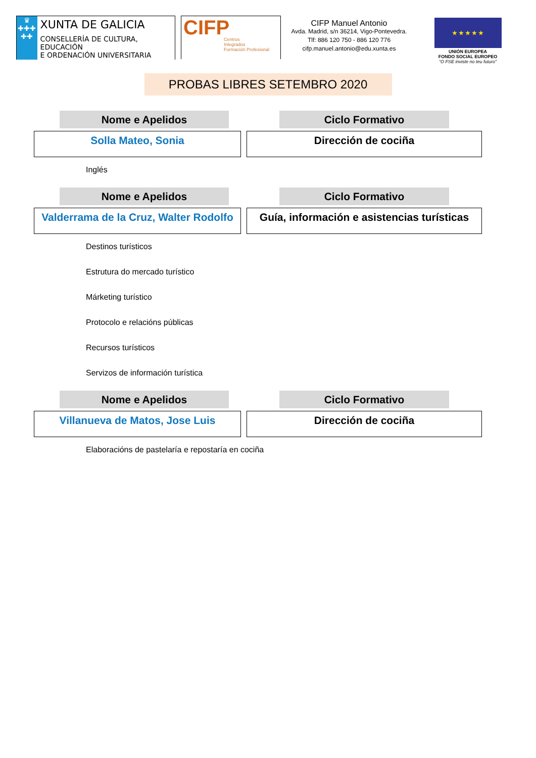♛
✚✚✚
✚✚
XUNTA DE GALICIA
CONSELLERÍA DE CULTURA, EDUCACIÓN
E ORDENACIÓN UNIVERSITARIA
CIFP
Centros
Integrados
Formación Profesional
CIFP Manuel Antonio
Avda. Madrid, s/n 36214, Vigo-Pontevedra.
Tlf: 886 120 750 - 886 120 776
cifp.manuel.antonio@edu.xunta.es
★ ★ ★ ★ ★
UNIÓN EUROPEA
FONDO SOCIAL EUROPEO
“O FSE inviste no teu futuro”
PROBAS LIBRES SETEMBRO 2020
Nome e Apelidos Ciclo Formativo
Solla Mateo, Sonia Dirección de cociña
Inglés
Nome e Apelidos Ciclo Formativo
Valderrama de la Cruz, Walter Rodolfo
Guía, información e asistencias turísticas
Destinos turísticos
Estrutura do mercado turístico
Márketing turístico
Protocolo e relacións públicas
Recursos turísticos
Servizos de información turística
Nome e Apelidos Ciclo Formativo
Villanueva de Matos, Jose Luis Dirección de cociña
Elaboracións de pastelaría e repostaría en cociña